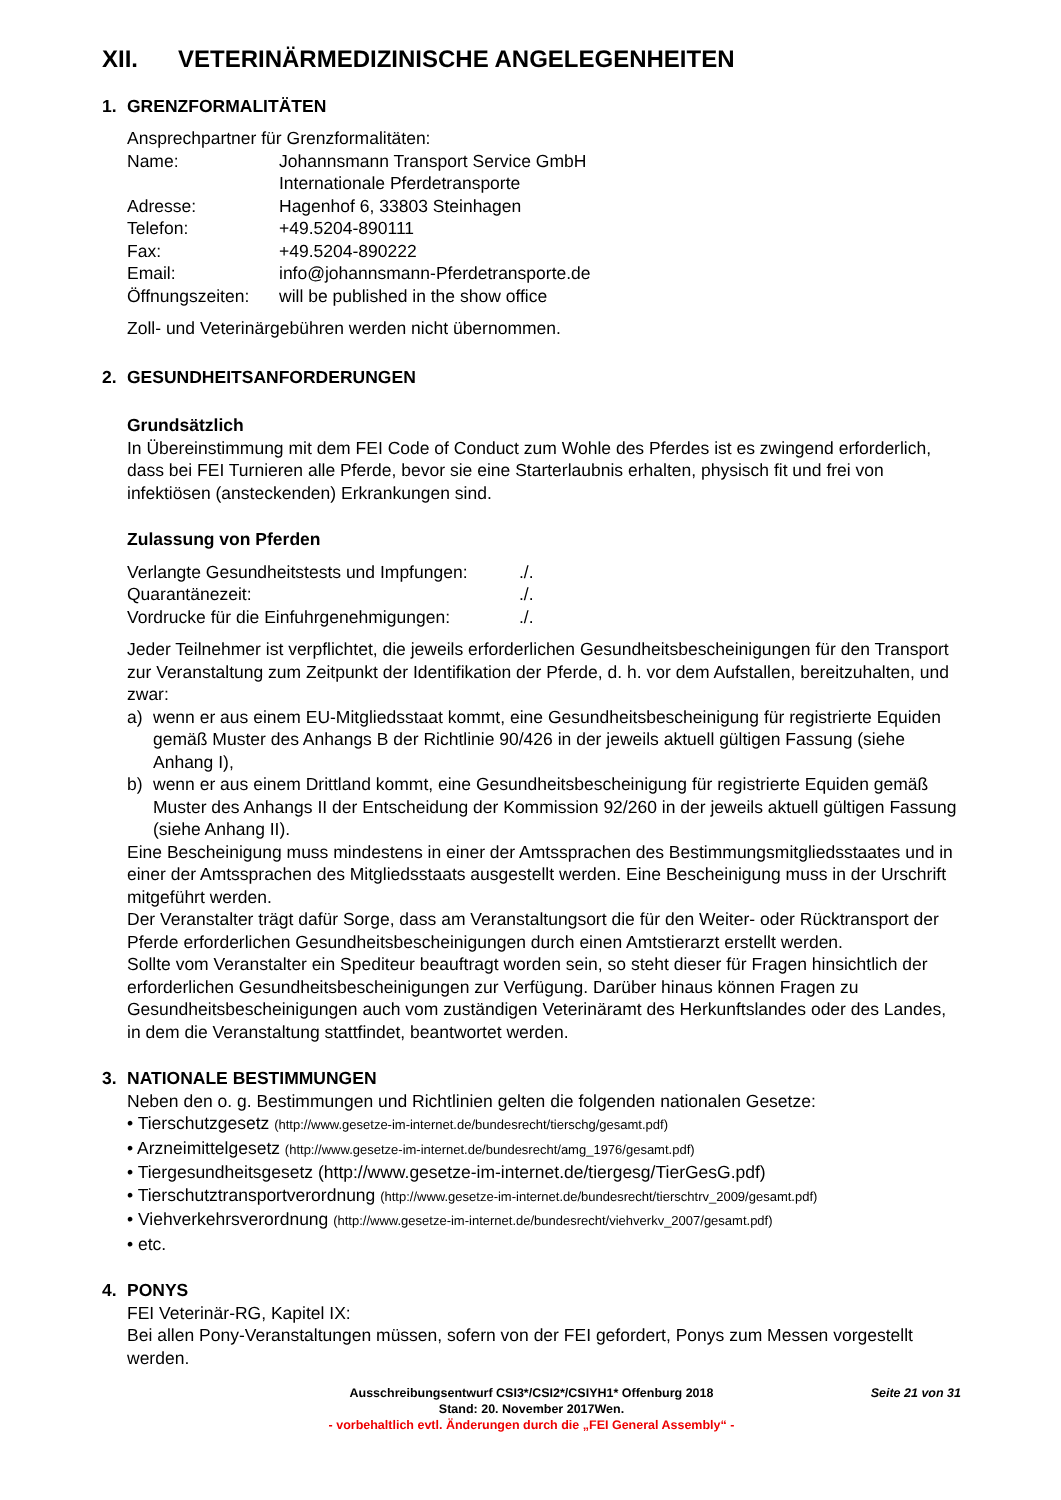XII. VETERINÄRMEDIZINISCHE ANGELEGENHEITEN
1. GRENZFORMALITÄTEN
Ansprechpartner für Grenzformalitäten:
| Name: | Johannsmann Transport Service GmbH Internationale Pferdetransporte |
| Adresse: | Hagenhof 6, 33803 Steinhagen |
| Telefon: | +49.5204-890111 |
| Fax: | +49.5204-890222 |
| Email: | info@johannsmann-Pferdetransporte.de |
| Öffnungszeiten: | will be published in the show office |
Zoll- und Veterinärgebühren werden nicht übernommen.
2. GESUNDHEITSANFORDERUNGEN
Grundsätzlich
In Übereinstimmung mit dem FEI Code of Conduct zum Wohle des Pferdes ist es zwingend erforderlich, dass bei FEI Turnieren alle Pferde, bevor sie eine Starterlaubnis erhalten, physisch fit und frei von infektiösen (ansteckenden) Erkrankungen sind.
Zulassung von Pferden
| Verlangte Gesundheitstests und Impfungen: | ./. |
| Quarantänezeit: | ./. |
| Vordrucke für die Einfuhrgenehmigungen: | ./. |
Jeder Teilnehmer ist verpflichtet, die jeweils erforderlichen Gesundheitsbescheinigungen für den Transport zur Veranstaltung zum Zeitpunkt der Identifikation der Pferde, d. h. vor dem Aufstallen, bereitzuhalten, und zwar:
a) wenn er aus einem EU-Mitgliedsstaat kommt, eine Gesundheitsbescheinigung für registrierte Equiden gemäß Muster des Anhangs B der Richtlinie 90/426 in der jeweils aktuell gültigen Fassung (siehe Anhang I),
b) wenn er aus einem Drittland kommt, eine Gesundheitsbescheinigung für registrierte Equiden gemäß Muster des Anhangs II der Entscheidung der Kommission 92/260 in der jeweils aktuell gültigen Fassung (siehe Anhang II).
Eine Bescheinigung muss mindestens in einer der Amtssprachen des Bestimmungsmitgliedsstaates und in einer der Amtssprachen des Mitgliedsstaats ausgestellt werden. Eine Bescheinigung muss in der Urschrift mitgeführt werden.
Der Veranstalter trägt dafür Sorge, dass am Veranstaltungsort die für den Weiter- oder Rücktransport der Pferde erforderlichen Gesundheitsbescheinigungen durch einen Amtstierarzt erstellt werden.
Sollte vom Veranstalter ein Spediteur beauftragt worden sein, so steht dieser für Fragen hinsichtlich der erforderlichen Gesundheitsbescheinigungen zur Verfügung. Darüber hinaus können Fragen zu Gesundheitsbescheinigungen auch vom zuständigen Veterinäramt des Herkunftslandes oder des Landes, in dem die Veranstaltung stattfindet, beantwortet werden.
3. NATIONALE BESTIMMUNGEN
Neben den o. g. Bestimmungen und Richtlinien gelten die folgenden nationalen Gesetze:
• Tierschutzgesetz (http://www.gesetze-im-internet.de/bundesrecht/tierschg/gesamt.pdf)
• Arzneimittelgesetz (http://www.gesetze-im-internet.de/bundesrecht/amg_1976/gesamt.pdf)
• Tiergesundheitsgesetz (http://www.gesetze-im-internet.de/tiergesg/TierGesG.pdf)
• Tierschutztransportverordnung (http://www.gesetze-im-internet.de/bundesrecht/tierschtrv_2009/gesamt.pdf)
• Viehverkehrsverordnung (http://www.gesetze-im-internet.de/bundesrecht/viehverkv_2007/gesamt.pdf)
• etc.
4. PONYS
FEI Veterinär-RG, Kapitel IX:
Bei allen Pony-Veranstaltungen müssen, sofern von der FEI gefordert, Ponys zum Messen vorgestellt werden.
Seite 21 von 31
Ausschreibungsentwurf CSI3*/CSI2*/CSIYH1* Offenburg 2018
Stand: 20. November 2017Wen.
- vorbehaltlich evtl. Änderungen durch die „FEI General Assembly“ -